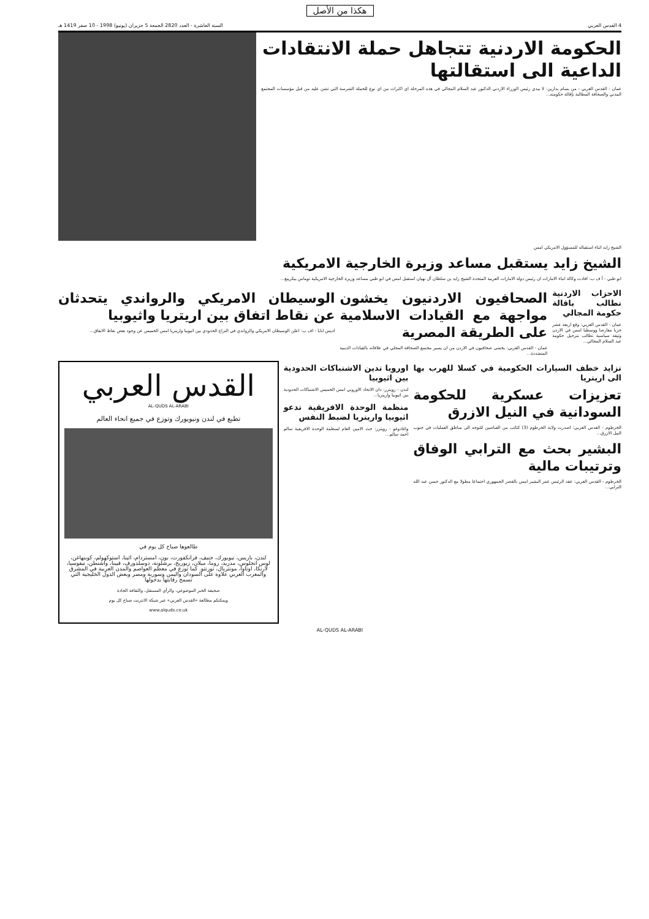هكذا من الأصل
4 القدس العربي السنة العاشرة - العدد 2820 الجمعة 5 حزيران (يونيو) 1998 - 10 صفر 1419 هـ
الحكومة الاردنية تتجاهل حملة الانتقادات الداعية الى استقالتها
عمان - القدس العربي - من بسام بدارين: لا يبدي رئيس الوزراء الاردني الدكتور عبد السلام المجالي في هذه المرحلة اي اكتراث من اي نوع للحملة الشرسة التي تشن عليه من قبل مؤسسات المجتمع المدني والصحافة المطالبة بإقالة حكومته...
الشيخ زايد اثناء استقباله للمسؤول الامريكي امس
الشيخ زايد يستقبل مساعد وزيرة الخارجية الامريكية
ابو ظبي - أ ف ب: افادت وكالة انباء الامارات ان رئيس دولة الامارات العربية المتحدة الشيخ زايد بن سلطان آل نهيان استقبل امس في ابو ظبي مساعد وزيرة الخارجية الامريكية توماس بيكرينغ...
الاحزاب الاردنية تطالب باقالة حكومة المجالي
عمان - القدس العربي: وقع اربعة عشر حزبا معارضا ووسطيا امس في الاردن وثيقة سياسية تطالب بترحيل حكومة عبد السلام المجالي...
الصحافيون الاردنيون يخشون مواجهة مع القيادات الاسلامية على الطريقة المصرية
عمان - القدس العربي: يخشى صحافيون في الاردن من ان يسير مجتمع الصحافة المحلي في علاقاته بالقيادات الدينية المتشددة...
الوسيطان الامريكي والرواندي يتحدثان عن نقاط اتفاق بين اريتريا واثيوبيا
اديس ابابا - اف ب: اعلن الوسيطان الامريكي والرواندي في النزاع الحدودي بين اثيوبيا واريتريا امس الخميس عن وجود بعض نقاط الاتفاق...
تزايد خطف السيارات الحكومية في كسلا للهرب بها الى اريتريا
تعزيزات عسكرية للحكومة السودانية في النيل الازرق
الخرطوم - القدس العربي: اصدرت ولاية الخرطوم (3) كتائب من القناصين للتوجه الى مناطق العمليات في جنوب النيل الازرق...
البشير بحث مع الترابي الوفاق وترتيبات مالية
الخرطوم - القدس العربي: عقد الرئيس عمر البشير امس بالقصر الجمهوري اجتماعا مطولا مع الدكتور حسن عبد الله الترابي...
اوروبا تدين الاشتباكات الحدودية بين اثيوبيا
لندن - رويترز: دان الاتحاد الاوروبي امس الخميس الاشتباكات الحدودية بين اثيوبيا واريتريا...
منظمة الوحدة الافريقية تدعو اثيوبيا واريتريا لضبط النفس
واغادوغو - رويترز: حث الامين العام لمنظمة الوحدة الافريقية سالم احمد سالم...
القدس العربي
AL-QUDS AL-ARABI
تطبع في لندن ونيويورك وتوزع في جميع انحاء العالم
طالعوها صباح كل يوم في
لندن، باريس، نيويورك، جنيف، فرانكفورت، بون، امستردام، اثينا، استوكهولم، كوبنهاغن، لوس انجلوس، مدريد، روما، ميلان، زيوريخ، برشلونة، دوسلدورف، فيينا، واشنطن، نيقوسيا، لارنكا، اوتاوا، مونتريال، تورنتو. كما توزع في معظم العواصم والمدن العربية في المشرق والمغرب العربي علاوة على السودان واليمن وسورية ومصر وبعض الدول الخليجية التي تسمح رقابتها بدخولها
صحيفة الخبر الموضوعي، والرأي المستقل، والثقافة الجادة
ويمكنكم مطالعة «القدس العربي» عبر شبكة الانترنت صباح كل يوم
www.alquds.co.uk
AL-QUDS AL-ARABI